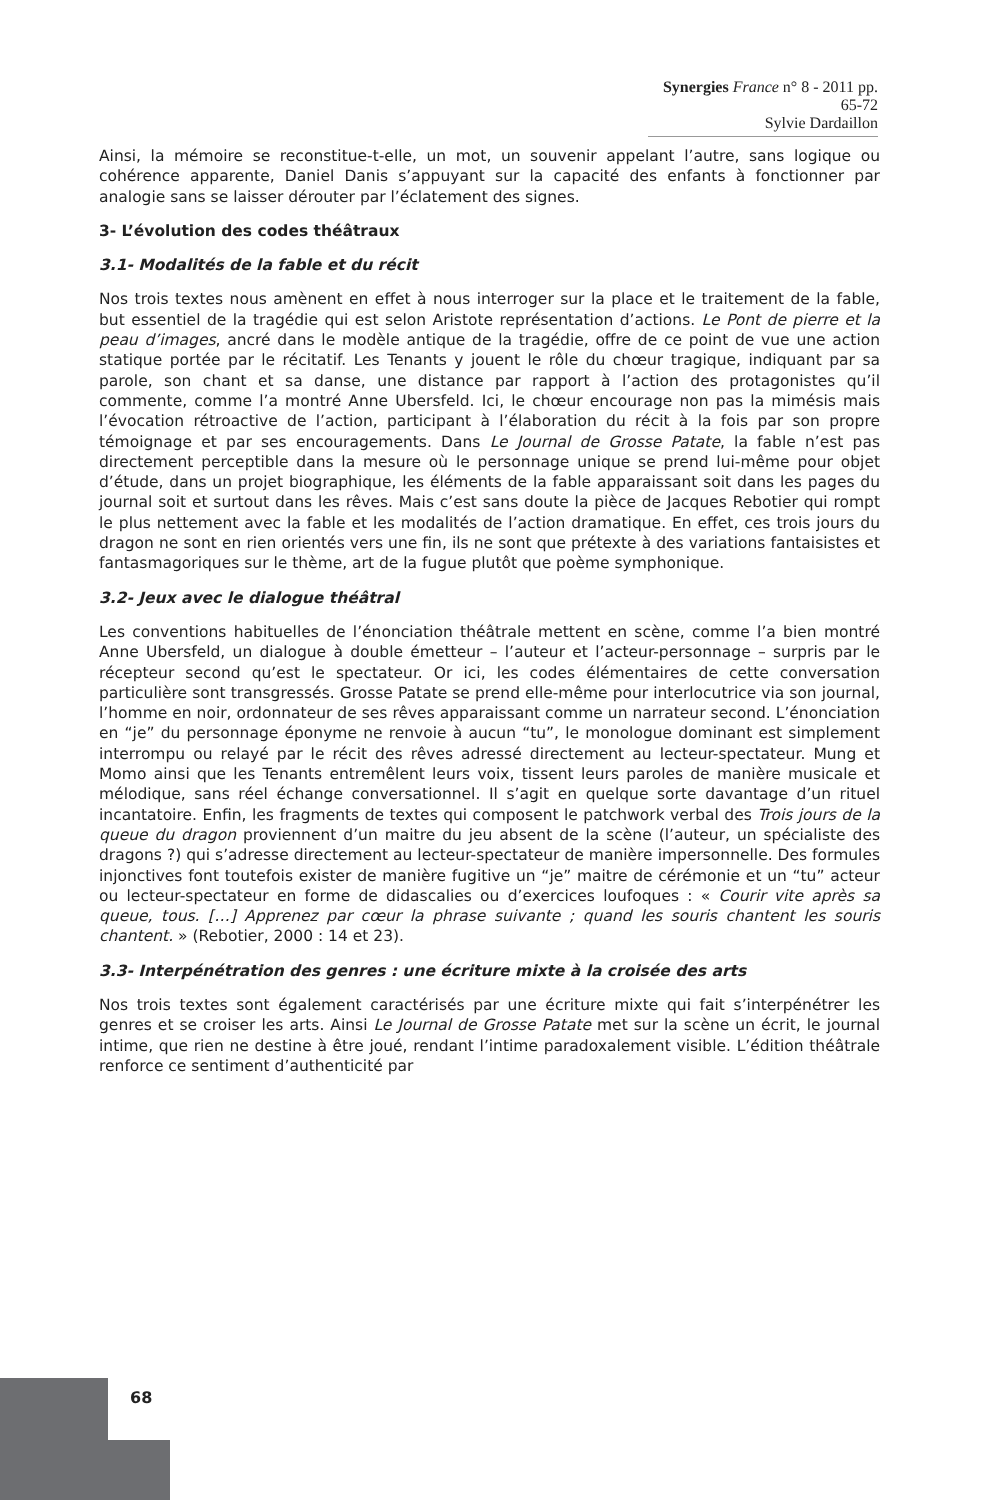Synergies France n° 8 - 2011 pp. 65-72
Sylvie Dardaillon
Ainsi, la mémoire se reconstitue-t-elle, un mot, un souvenir appelant l’autre, sans logique ou cohérence apparente, Daniel Danis s’appuyant sur la capacité des enfants à fonctionner par analogie sans se laisser dérouter par l’éclatement des signes.
3- L’évolution des codes théâtraux
3.1- Modalités de la fable et du récit
Nos trois textes nous amènent en effet à nous interroger sur la place et le traitement de la fable, but essentiel de la tragédie qui est selon Aristote représentation d’actions. Le Pont de pierre et la peau d’images, ancré dans le modèle antique de la tragédie, offre de ce point de vue une action statique portée par le récitatif. Les Tenants y jouent le rôle du chœur tragique, indiquant par sa parole, son chant et sa danse, une distance par rapport à l’action des protagonistes qu’il commente, comme l’a montré Anne Ubersfeld. Ici, le chœur encourage non pas la mimésis mais l’évocation rétroactive de l’action, participant à l’élaboration du récit à la fois par son propre témoignage et par ses encouragements. Dans Le Journal de Grosse Patate, la fable n’est pas directement perceptible dans la mesure où le personnage unique se prend lui-même pour objet d’étude, dans un projet biographique, les éléments de la fable apparaissant soit dans les pages du journal soit et surtout dans les rêves. Mais c’est sans doute la pièce de Jacques Rebotier qui rompt le plus nettement avec la fable et les modalités de l’action dramatique. En effet, ces trois jours du dragon ne sont en rien orientés vers une fin, ils ne sont que prétexte à des variations fantaisistes et fantasmagoriques sur le thème, art de la fugue plutôt que poème symphonique.
3.2- Jeux avec le dialogue théâtral
Les conventions habituelles de l’énonciation théâtrale mettent en scène, comme l’a bien montré Anne Ubersfeld, un dialogue à double émetteur – l’auteur et l’acteur-personnage – surpris par le récepteur second qu’est le spectateur. Or ici, les codes élémentaires de cette conversation particulière sont transgressés. Grosse Patate se prend elle-même pour interlocutrice via son journal, l’homme en noir, ordonnateur de ses rêves apparaissant comme un narrateur second. L’énonciation en “je” du personnage éponyme ne renvoie à aucun “tu”, le monologue dominant est simplement interrompu ou relayé par le récit des rêves adressé directement au lecteur-spectateur. Mung et Momo ainsi que les Tenants entremêlent leurs voix, tissent leurs paroles de manière musicale et mélodique, sans réel échange conversationnel. Il s’agit en quelque sorte davantage d’un rituel incantatoire. Enfin, les fragments de textes qui composent le patchwork verbal des Trois jours de la queue du dragon proviennent d’un maitre du jeu absent de la scène (l’auteur, un spécialiste des dragons ?) qui s’adresse directement au lecteur-spectateur de manière impersonnelle. Des formules injonctives font toutefois exister de manière fugitive un “je” maitre de cérémonie et un “tu” acteur ou lecteur-spectateur en forme de didascalies ou d’exercices loufoques : « Courir vite après sa queue, tous. […] Apprenez par cœur la phrase suivante ; quand les souris chantent les souris chantent. » (Rebotier, 2000 : 14 et 23).
3.3- Interpénétration des genres : une écriture mixte à la croisée des arts
Nos trois textes sont également caractérisés par une écriture mixte qui fait s’interpénétrer les genres et se croiser les arts. Ainsi Le Journal de Grosse Patate met sur la scène un écrit, le journal intime, que rien ne destine à être joué, rendant l’intime paradoxalement visible. L’édition théâtrale renforce ce sentiment d’authenticité par
68